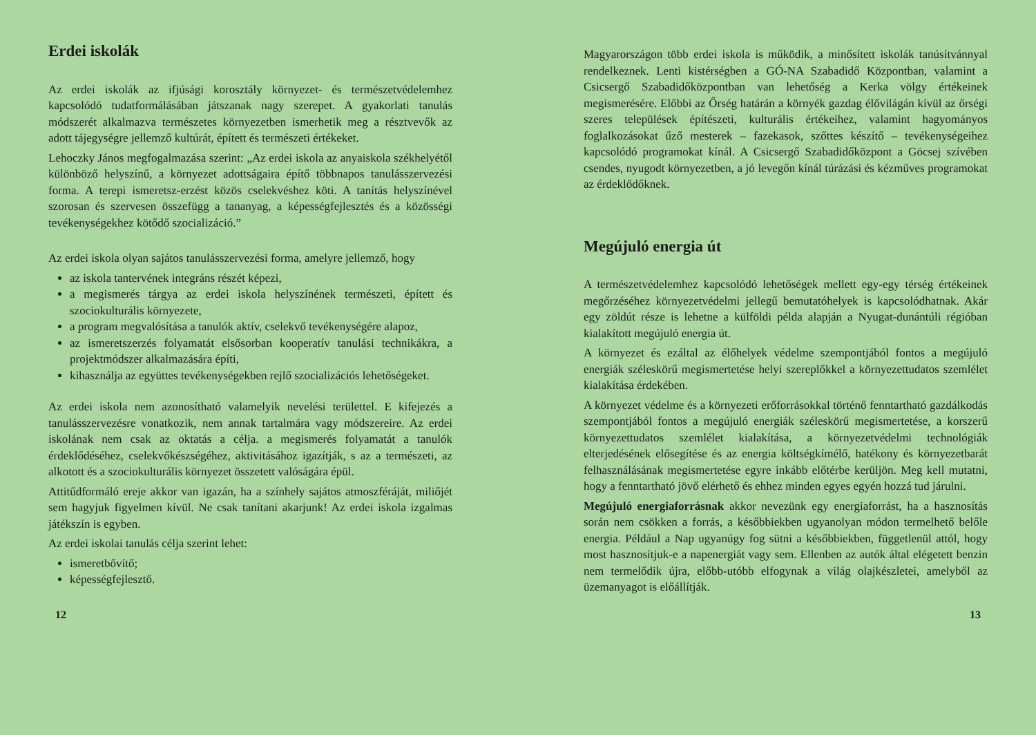Erdei iskolák
Az erdei iskolák az ifjúsági korosztály környezet- és természetvédelemhez kapcsolódó tudatformálásában játszanak nagy szerepet. A gyakorlati tanulás módszerét alkalmazva természetes környezetben ismerhetik meg a résztvevők az adott tájegységre jellemző kultúrát, épített és természeti értékeket.
Lehoczky János megfogalmazása szerint: „Az erdei iskola az anyaiskola székhelyétől különböző helyszínű, a környezet adottságaira építő többnapos tanulásszervezési forma. A terepi ismeretsz-erzést közös cselekvéshez köti. A tanítás helyszínével szorosan és szervesen összefügg a tananyag, a képességfejlesztés és a közösségi tevékenységekhez kötődő szocializáció.”
Az erdei iskola olyan sajátos tanulásszervezési forma, amelyre jellemző, hogy
az iskola tantervének integráns részét képezi,
a megismerés tárgya az erdei iskola helyszínének természeti, épített és szociokulturális környezete,
a program megvalósítása a tanulók aktív, cselekvő tevékenységére alapoz,
az ismeretszerzés folyamatát elsősorban kooperatív tanulási technikákra, a projektmódszer alkalmazására építi,
kihasználja az együttes tevékenységekben rejlő szocializációs lehetőségeket.
Az erdei iskola nem azonosítható valamelyik nevelési területtel. E kifejezés a tanulásszervezésre vonatkozik, nem annak tartalmára vagy módszereire. Az erdei iskolának nem csak az oktatás a célja. a megismerés folyamatát a tanulók érdeklődéséhez, cselekvőkészségéhez, aktivitásához igazítják, s az a természeti, az alkotott és a szociokulturális környezet összetett valóságára épül.
Attitűdformáló ereje akkor van igazán, ha a színhely sajátos atmoszféráját, miliőjét sem hagyjuk figyelmen kívül. Ne csak tanítani akarjunk! Az erdei iskola izgalmas játékszín is egyben.
Az erdei iskolai tanulás célja szerint lehet:
ismeretbővítő;
képességfejlesztő.
Magyarországon több erdei iskola is működik, a minősített iskolák tanúsítvánnyal rendelkeznek. Lenti kistérségben a GÓ-NA Szabadidő Központban, valamint a Csicsergő Szabadidőközpontban van lehetőség a Kerka völgy értékeinek megismerésére. Előbbi az Őrség határán a környék gazdag élővilágán kívül az őrségi szeres települések építészeti, kulturális értékeihez, valamint hagyományos foglalkozásokat űző mesterek – fazekasok, szőttes készítő – tevékenységeihez kapcsolódó programokat kínál. A Csicsergő Szabadidőközpont a Göcsej szívében csendes, nyugodt környezetben, a jó levegőn kínál túrázási és kézműves programokat az érdeklődőknek.
Megújuló energia út
A természetvédelemhez kapcsolódó lehetőségek mellett egy-egy térség értékeinek megőrzéséhez környezetvédelmi jellegű bemutatóhelyek is kapcsolódhatnak. Akár egy zöldút része is lehetne a külföldi példa alapján a Nyugat-dunántúli régióban kialakított megújuló energia út.
A környezet és ezáltal az élőhelyek védelme szempontjából fontos a megújuló energiák széleskörű megismertetése helyi szereplőkkel a környezettudatos szemlélet kialakítása érdekében.
A környezet védelme és a környezeti erőforrásokkal történő fenntartható gazdálkodás szempontjából fontos a megújuló energiák széleskörű megismertetése, a korszerű környezettudatos szemlélet kialakítása, a környezetvédelmi technológiák elterjedésének elősegítése és az energia költségkímélő, hatékony és környezetbarát felhasználásának megismertetése egyre inkább előtérbe kerüljön. Meg kell mutatni, hogy a fenntartható jövő elérhető és ehhez minden egyes egyén hozzá tud járulni.
Megújuló energiaforrásnak akkor nevezünk egy energiaforrást, ha a hasznosítás során nem csökken a forrás, a későbbiekben ugyanolyan módon termelhető belőle energia. Például a Nap ugyanúgy fog sütni a későbbiekben, függetlenül attól, hogy most hasznosítjuk-e a napenergiát vagy sem. Ellenben az autók által elégetett benzin nem termelődik újra, előbb-utóbb elfogynak a világ olajkészletei, amelyből az üzemanyagot is előállítják.
12 13